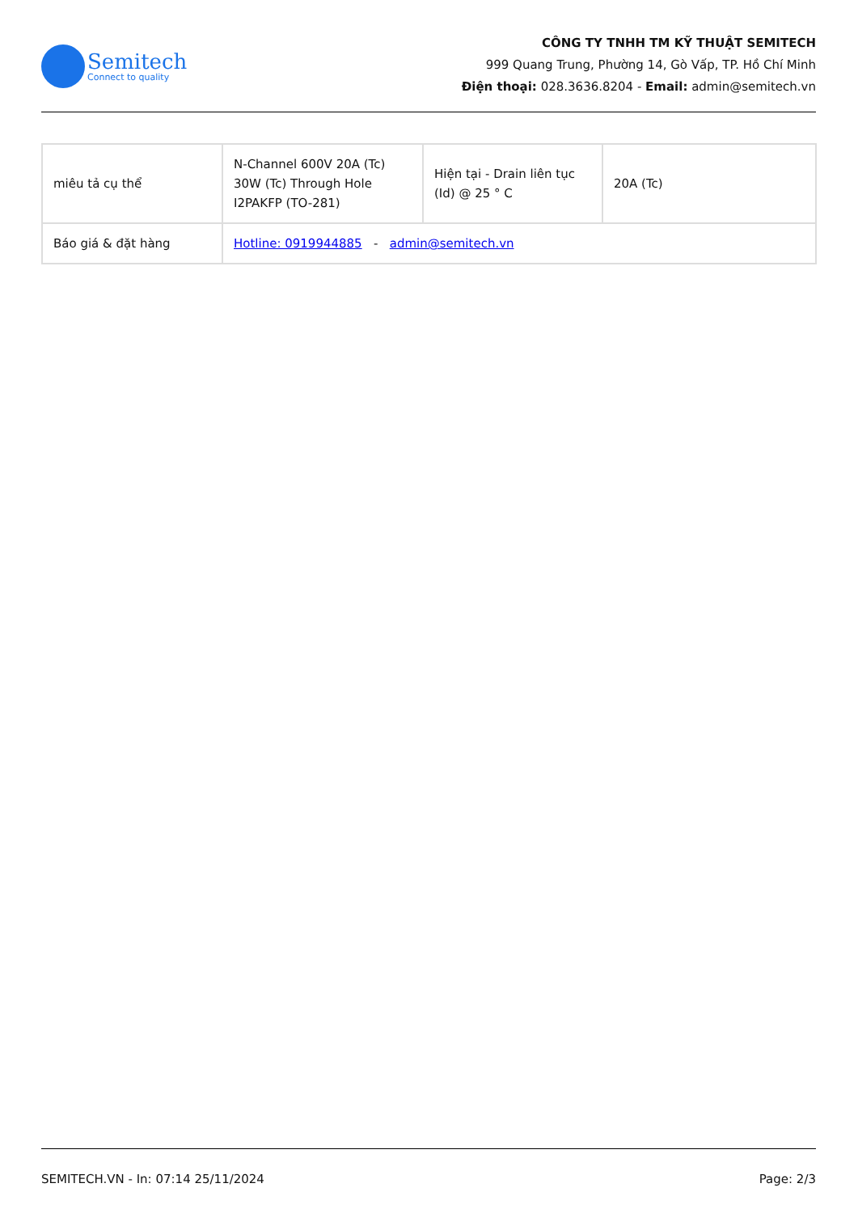Semitech
Connect to quality
CÔNG TY TNHH TM KỸ THUẬT SEMITECH
999 Quang Trung, Phường 14, Gò Vấp, TP. Hồ Chí Minh
Điện thoại: 028.3636.8204 - Email: admin@semitech.vn
| miêu tả cụ thể | N-Channel 600V 20A (Tc) 30W (Tc) Through Hole I2PAKFP (TO-281) | Hiện tại - Drain liên tục (Id) @ 25 ° C | 20A (Tc) |
| Báo giá & đặt hàng | Hotline: 0919944885 - admin@semitech.vn | | |
SEMITECH.VN - In: 07:14 25/11/2024 Page: 2/3